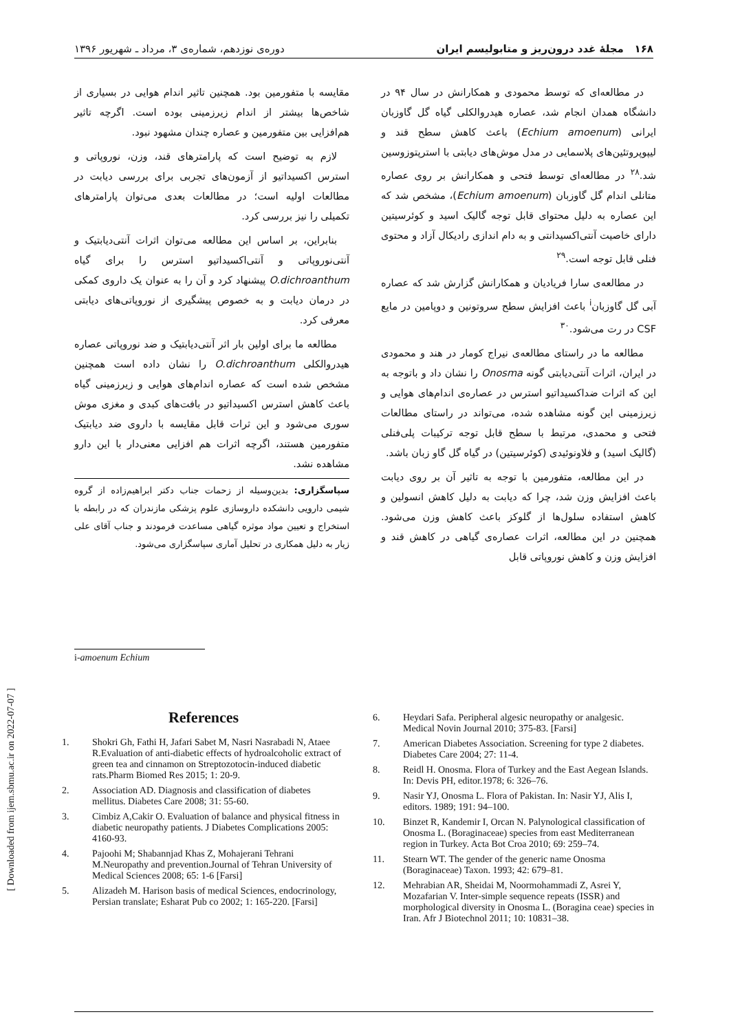۱۶۸ مجلۀ غدد درون‌ریز و متابولیسم ایران دوره‌ی نوزدهم، شماره‌ی ۳، مرداد ـ شهریور ۱۳۹۶
[ Downloaded from ijem.sbmu.ac.ir on 2022-07-07 ]
در مطالعه‌ای که توسط محمودی و همکارانش در سال ۹۴ در دانشگاه همدان انجام شد، عصاره هیدروالکلی گیاه گل گاوزبان ایرانی (Echium amoenum) باعث کاهش سطح قند و لیپوپروتئین‌های پلاسمایی در مدل موش‌های دیابتی با استرپتوزوسین شد.<sup>۲۸</sup> در مطالعه‌ای توسط فتحی و همکارانش بر روی عصاره متانلی اندام گل گاوزبان (Echium amoenum)، مشخص شد که این عصاره به دلیل محتوای قابل توجه گالیک اسید و کوئرسیتین دارای خاصیت آنتی‌اکسیدانتی و به دام اندازی رادیکال آزاد و محتوی فنلی قابل توجه است.<sup>۲۹</sup>
در مطالعه‌ی سارا فریادیان و همکارانش گزارش شد که عصاره آبی گل گاوزبان<sup>i</sup> باعث افزایش سطح سروتونین و دوپامین در مایع CSF در رت می‌شود.<sup>۳۰</sup>
مطالعه ما در راستای مطالعه‌ی نیراج کومار در هند و محمودی در ایران، اثرات آنتی‌دیابتی گونه Onosma را نشان داد و باتوجه به این که اثرات ضداکسیداتیو استرس در عصاره‌ی اندام‌های هوایی و زیرزمینی این گونه مشاهده شده، می‌تواند در راستای مطالعات فتحی و محمدی، مرتبط با سطح قابل توجه ترکیبات پلی‌فنلی (گالیک اسید) و فلاونوئیدی (کوئرسیتین) در گیاه گل گاو زبان باشد.
در این مطالعه، متفورمین با توجه به تاثیر آن بر روی دیابت باعث افزایش وزن شد، چرا که دیابت به دلیل کاهش انسولین و کاهش استفاده سلول‌ها از گلوکز باعث کاهش وزن می‌شود. همچنین در این مطالعه، اثرات عصاره‌ی گیاهی در کاهش قند و افزایش وزن و کاهش نوروپاتی قابل
مقایسه با متفورمین بود. همچنین تاثیر اندام هوایی در بسیاری از شاخص‌ها بیشتر از اندام زیرزمینی بوده است. اگرچه تاثیر هم‌افزایی بین متفورمین و عصاره چندان مشهود نبود.
لازم به توضیح است که پارامترهای قند، وزن، نوروپاتی و استرس اکسیداتیو از آزمون‌های تجربی برای بررسی دیابت در مطالعات اولیه است؛ در مطالعات بعدی می‌توان پارامترهای تکمیلی را نیز بررسی کرد.
بنابراین، بر اساس این مطالعه می‌توان اثرات آنتی‌دیابتیک و آنتی‌نوروپاتی و آنتی‌اکسیداتیو استرس را برای گیاه O.dichroanthum پیشنهاد کرد و آن را به عنوان یک داروی کمکی در درمان دیابت و به خصوص پیشگیری از نوروپاتی‌های دیابتی معرفی کرد.
مطالعه ما برای اولین بار اثر آنتی‌دیابتیک و ضد نوروپاتی عصاره هیدروالکلی O.dichroanthum را نشان داده است همچنین مشخص شده است که عصاره اندام‌های هوایی و زیرزمینی گیاه باعث کاهش استرس اکسیداتیو در بافت‌های کبدی و مغزی موش سوری می‌شود و این ثرات قابل مقایسه با داروی ضد دیابتیک متفورمین هستند، اگرچه اثرات هم افزایی معنی‌دار با این دارو مشاهده نشد.
سپاسگزاری: بدین‌وسیله از زحمات جناب دکتر ابراهیم‌زاده از گروه شیمی دارویی دانشکده داروسازی علوم پزشکی مازندران که در رابطه با استخراج و تعیین مواد موثره گیاهی مساعدت فرمودند و جناب آقای علی زیار به دلیل همکاری در تحلیل آماری سپاسگزاری می‌شود.
i-amoenum Echium
References
1. Shokri Gh, Fathi H, Jafari Sabet M, Nasri Nasrabadi N, Ataee R.Evaluation of anti-diabetic effects of hydroalcoholic extract of green tea and cinnamon on Streptozotocin-induced diabetic rats.Pharm Biomed Res 2015; 1: 20-9.
2. Association AD. Diagnosis and classification of diabetes mellitus. Diabetes Care 2008; 31: 55-60.
3. Cimbiz A,Cakir O. Evaluation of balance and physical fitness in diabetic neuropathy patients. J Diabetes Complications 2005: 4160-93.
4. Pajoohi M; Shabannjad Khas Z, Mohajerani Tehrani M.Neuropathy and prevention.Journal of Tehran University of Medical Sciences 2008; 65: 1-6 [Farsi]
5. Alizadeh M. Harison basis of medical Sciences, endocrinology, Persian translate; Esharat Pub co 2002; 1: 165-220. [Farsi]
6. Heydari Safa. Peripheral algesic neuropathy or analgesic. Medical Novin Journal 2010; 375-83. [Farsi]
7. American Diabetes Association. Screening for type 2 diabetes. Diabetes Care 2004; 27: 11-4.
8. Reidl H. Onosma. Flora of Turkey and the East Aegean Islands. In: Devis PH, editor.1978; 6: 326–76.
9. Nasir YJ, Onosma L. Flora of Pakistan. In: Nasir YJ, Alis I, editors. 1989; 191: 94–100.
10. Binzet R, Kandemir I, Orcan N. Palynological classification of Onosma L. (Boraginaceae) species from east Mediterranean region in Turkey. Acta Bot Croa 2010; 69: 259–74.
11. Stearn WT. The gender of the generic name Onosma (Boraginaceae) Taxon. 1993; 42: 679–81.
12. Mehrabian AR, Sheidai M, Noormohammadi Z, Asrei Y, Mozafarian V. Inter-simple sequence repeats (ISSR) and morphological diversity in Onosma L. (Boragina ceae) species in Iran. Afr J Biotechnol 2011; 10: 10831–38.